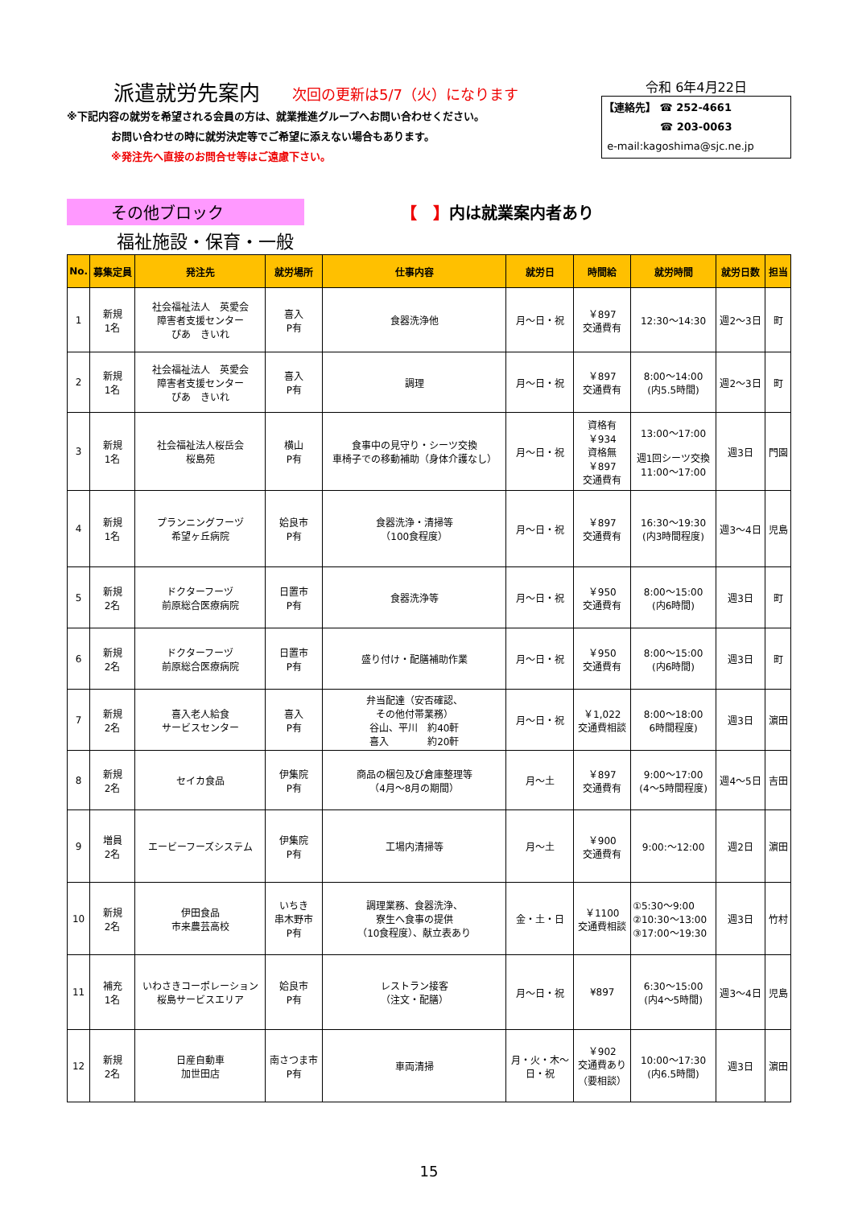派遣就労先案内 次回の更新は5/7（火）になります
※下記内容の就労を希望される会員の方は、就業推進グループへお問い合わせください。
お問い合わせの時に就労決定等でご希望に添えない場合もあります。
※発注先へ直接のお問合せ等はご遠慮下さい。
令和 6年4月22日
【連絡先】 ☎ 252-4661
☎ 203-0063
e-mail:kagoshima@sjc.ne.jp
その他ブロック 【　】内は就業案内者あり
福祉施設・保育・一般
| No. | 募集定員 | 発注先 | 就労場所 | 仕事内容 | 就労日 | 時間給 | 就労時間 | 就労日数 | 担当 |
| --- | --- | --- | --- | --- | --- | --- | --- | --- | --- |
| 1 | 新規 1名 | 社会福祉法人 英愛会 障害者支援センター ぴあ きいれ | 喜入 P有 | 食器洗浄他 | 月～日・祝 | ￥897 交通費有 | 12:30～14:30 | 週2～3日 | 町 |
| 2 | 新規 1名 | 社会福祉法人 英愛会 障害者支援センター ぴあ きいれ | 喜入 P有 | 調理 | 月～日・祝 | ￥897 交通費有 | 8:00～14:00 (内5.5時間) | 週2～3日 | 町 |
| 3 | 新規 1名 | 社会福祉法人桜岳会 桜島苑 | 横山 P有 | 食事中の見守り・シーツ交換 車椅子での移動補助（身体介護なし） | 月～日・祝 | 資格有 ￥934 資格無 ￥897 交通費有 | 13:00～17:00 週1回シーツ交換 11:00～17:00 | 週3日 | 門園 |
| 4 | 新規 1名 | プランニングフーヅ 希望ヶ丘病院 | 姶良市 P有 | 食器洗浄・清掃等 （100食程度） | 月～日・祝 | ￥897 交通費有 | 16:30～19:30 (内3時間程度) | 週3～4日 | 児島 |
| 5 | 新規 2名 | ドクターフーヅ 前原総合医療病院 | 日置市 P有 | 食器洗浄等 | 月～日・祝 | ￥950 交通費有 | 8:00～15:00 (内6時間) | 週3日 | 町 |
| 6 | 新規 2名 | ドクターフーヅ 前原総合医療病院 | 日置市 P有 | 盛り付け・配膳補助作業 | 月～日・祝 | ￥950 交通費有 | 8:00～15:00 (内6時間) | 週3日 | 町 |
| 7 | 新規 2名 | 喜入老人給食 サービスセンター | 喜入 P有 | 弁当配達（安否確認、 その他付帯業務） 谷山、平川 約40軒 喜入 約20軒 | 月～日・祝 | ￥1,022 交通費相談 | 8:00～18:00 6時間程度) | 週3日 | 濵田 |
| 8 | 新規 2名 | セイカ食品 | 伊集院 P有 | 商品の梱包及び倉庫整理等 （4月～8月の期間） | 月～土 | ￥897 交通費有 | 9:00～17:00 (4～5時間程度) | 週4～5日 | 吉田 |
| 9 | 増員 2名 | エービーフーズシステム | 伊集院 P有 | 工場内清掃等 | 月～土 | ￥900 交通費有 | 9:00:～12:00 | 週2日 | 濵田 |
| 10 | 新規 2名 | 伊田食品 市来農芸高校 | いちき 串木野市 P有 | 調理業務、食器洗浄、 寮生へ食事の提供 （10食程度）、献立表あり | 金・土・日 | ￥1100 交通費相談 | ①5:30～9:00 ②10:30～13:00 ③17:00～19:30 | 週3日 | 竹村 |
| 11 | 補充 1名 | いわさきコーポレーション 桜島サービスエリア | 姶良市 P有 | レストラン接客 （注文・配膳） | 月～日・祝 | ¥897 | 6:30～15:00 (内4～5時間) | 週3～4日 | 児島 |
| 12 | 新規 2名 | 日産自動車 加世田店 | 南さつま市 P有 | 車両清掃 | 月・火・木～ 日・祝 | ￥902 交通費あり （要相談） | 10:00～17:30 (内6.5時間) | 週3日 | 濵田 |
15